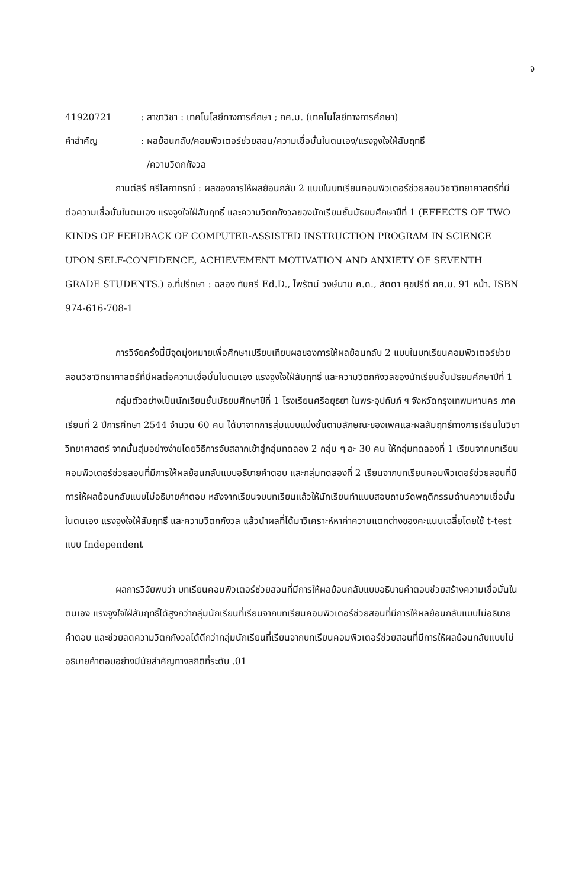จ
41920721 : สาขาวิชา : เทคโนโลยีทางการศึกษา ; กศ.ม. (เทคโนโลยีทางการศึกษา)
คำสำคัญ : ผลย้อนกลับ/คอมพิวเตอร์ช่วยสอน/ความเชื่อมั่นในตนเอง/แรงจูงใจใฝ่สัมฤทธิ์
/ความวิตกกังวล
กานต์สิรี ศรีโสภาภรณ์ : ผลของการให้ผลย้อนกลับ 2 แบบในบทเรียนคอมพิวเตอร์ช่วยสอนวิชาวิทยาศาสตร์ที่มีต่อความเชื่อมั่นในตนเอง แรงจูงใจใฝ่สัมฤทธิ์ และความวิตกกังวลของนักเรียนชั้นมัธยมศึกษาปีที่ 1 (EFFECTS OF TWO KINDS OF FEEDBACK OF COMPUTER-ASSISTED INSTRUCTION PROGRAM IN SCIENCE UPON SELF-CONFIDENCE, ACHIEVEMENT MOTIVATION AND ANXIETY OF SEVENTH GRADE STUDENTS.) อ.ที่ปรึกษา : ฉลอง ทับศรี Ed.D., ไพรัตน์ วงษ์นาม ค.ด., ลัดดา ศุขปรีดี กศ.ม. 91 หน้า. ISBN 974-616-708-1
การวิจัยครั้งนี้มีจุดมุ่งหมายเพื่อศึกษาเปรียบเทียบผลของการให้ผลย้อนกลับ 2 แบบในบทเรียนคอมพิวเตอร์ช่วยสอนวิชาวิทยาศาสตร์ที่มีผลต่อความเชื่อมั่นในตนเอง แรงจูงใจใฝ่สัมฤทธิ์ และความวิตกกังวลของนักเรียนชั้นมัธยมศึกษาปีที่ 1
กลุ่มตัวอย่างเป็นนักเรียนชั้นมัธยมศึกษาปีที่ 1 โรงเรียนศรีอยุธยา ในพระอุปถัมภ์ ฯ จังหวัดกรุงเทพมหานคร ภาคเรียนที่ 2 ปีการศึกษา 2544 จำนวน 60 คน ได้มาจากการสุ่มแบบแบ่งชั้นตามลักษณะของเพศและผลสัมฤทธิ์ทางการเรียนในวิชาวิทยาศาสตร์ จากนั้นสุ่มอย่างง่ายโดยวิธีการจับสลากเข้าสู่กลุ่มทดลอง 2 กลุ่ม ๆ ละ 30 คน ให้กลุ่มทดลองที่ 1 เรียนจากบทเรียนคอมพิวเตอร์ช่วยสอนที่มีการให้ผลย้อนกลับแบบอธิบายคำตอบ และกลุ่มทดลองที่ 2 เรียนจากบทเรียนคอมพิวเตอร์ช่วยสอนที่มีการให้ผลย้อนกลับแบบไม่อธิบายคำตอบ หลังจากเรียนจบบทเรียนแล้วให้นักเรียนทำแบบสอบถามวัดพฤติกรรมด้านความเชื่อมั่นในตนเอง แรงจูงใจใฝ่สัมฤทธิ์ และความวิตกกังวล แล้วนำผลที่ได้มาวิเคราะห์หาค่าความแตกต่างของคะแนนเฉลี่ยโดยใช้ t-test แบบ Independent
ผลการวิจัยพบว่า บทเรียนคอมพิวเตอร์ช่วยสอนที่มีการให้ผลย้อนกลับแบบอธิบายคำตอบช่วยสร้างความเชื่อมั่นในตนเอง แรงจูงใจใฝ่สัมฤทธิ์ได้สูงกว่ากลุ่มนักเรียนที่เรียนจากบทเรียนคอมพิวเตอร์ช่วยสอนที่มีการให้ผลย้อนกลับแบบไม่อธิบายคำตอบ และช่วยลดความวิตกกังวลได้ดีกว่ากลุ่มนักเรียนที่เรียนจากบทเรียนคอมพิวเตอร์ช่วยสอนที่มีการให้ผลย้อนกลับแบบไม่อธิบายคำตอบอย่างมีนัยสำคัญทางสถิติที่ระดับ .01